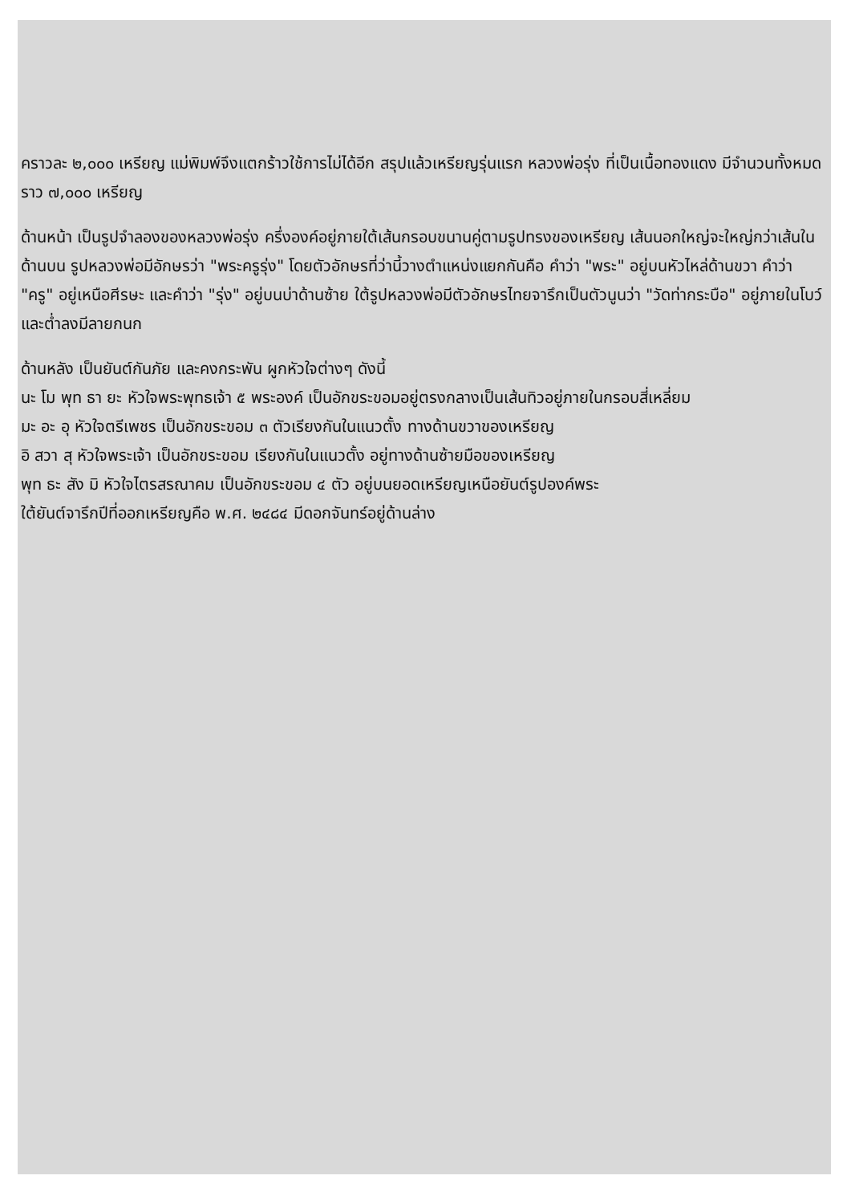คราวละ ๒,๐๐๐ เหรียญ แม่พิมพ์จึงแตกร้าวใช้การไม่ได้อีก สรุปแล้วเหรียญรุ่นแรก หลวงพ่อรุ่ง ที่เป็นเนื้อทองแดง มีจำนวนทั้งหมดราว ๗,๐๐๐ เหรียญ
ด้านหน้า เป็นรูปจำลองของหลวงพ่อรุ่ง ครึ่งองค์อยู่ภายใต้เส้นกรอบขนานคู่ตามรูปทรงของเหรียญ เส้นนอกใหญ่จะใหญ่กว่าเส้นใน ด้านบน รูปหลวงพ่อมีอักษรว่า "พระครูรุ่ง" โดยตัวอักษรที่ว่านี้วางตำแหน่งแยกกันคือ คำว่า "พระ" อยู่บนหัวไหล่ด้านขวา คำว่า "ครู" อยู่เหนือศีรษะ และคำว่า "รุ่ง" อยู่บนบ่าด้านซ้าย ใต้รูปหลวงพ่อมีตัวอักษรไทยจารึกเป็นตัวนูนว่า "วัดท่ากระบือ" อยู่ภายในโบว์ และต่ำลงมีลายกนก
ด้านหลัง เป็นยันต์กันภัย และคงกระพัน ผูกหัวใจต่างๆ ดังนี้
นะ โม พุท ธา ยะ หัวใจพระพุทธเจ้า ๕ พระองค์ เป็นอักขระขอมอยู่ตรงกลางเป็นเส้นทิวอยู่ภายในกรอบสี่เหลี่ยม
มะ อะ อุ หัวใจตรีเพชร เป็นอักขระขอม ๓ ตัวเรียงกันในแนวตั้ง ทางด้านขวาของเหรียญ
อิ สวา สุ หัวใจพระเจ้า เป็นอักขระขอม เรียงกันในแนวตั้ง อยู่ทางด้านซ้ายมือของเหรียญ
พุท ธะ สัง มิ หัวใจไตรสรณาคม เป็นอักขระขอม ๔ ตัว อยู่บนยอดเหรียญเหนือยันต์รูปองค์พระ
ใต้ยันต์จารึกปีที่ออกเหรียญคือ พ.ศ. ๒๔๘๔ มีดอกจันทร์อยู่ด้านล่าง